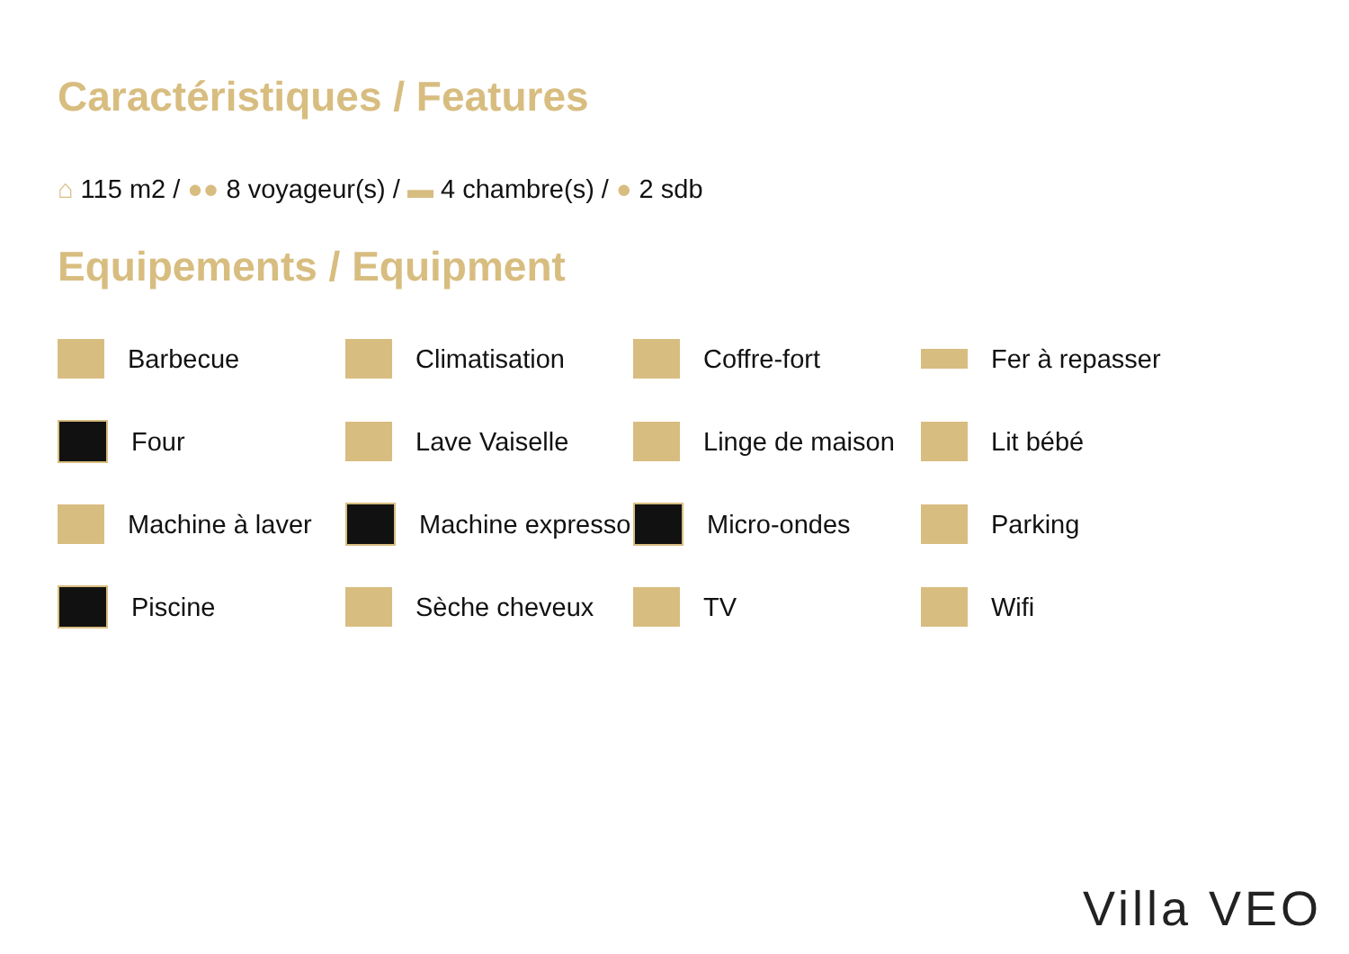Caractéristiques / Features
⌂ 115 m2 / ●● 8 voyageur(s) / ▬ 4 chambre(s) / ● 2 sdb
Equipements / Equipment
Barbecue
Climatisation
Coffre-fort
Fer à repasser
Four
Lave Vaiselle
Linge de maison
Lit bébé
Machine à laver
Machine expresso
Micro-ondes
Parking
Piscine
Sèche cheveux
TV
Wifi
Villa VEO